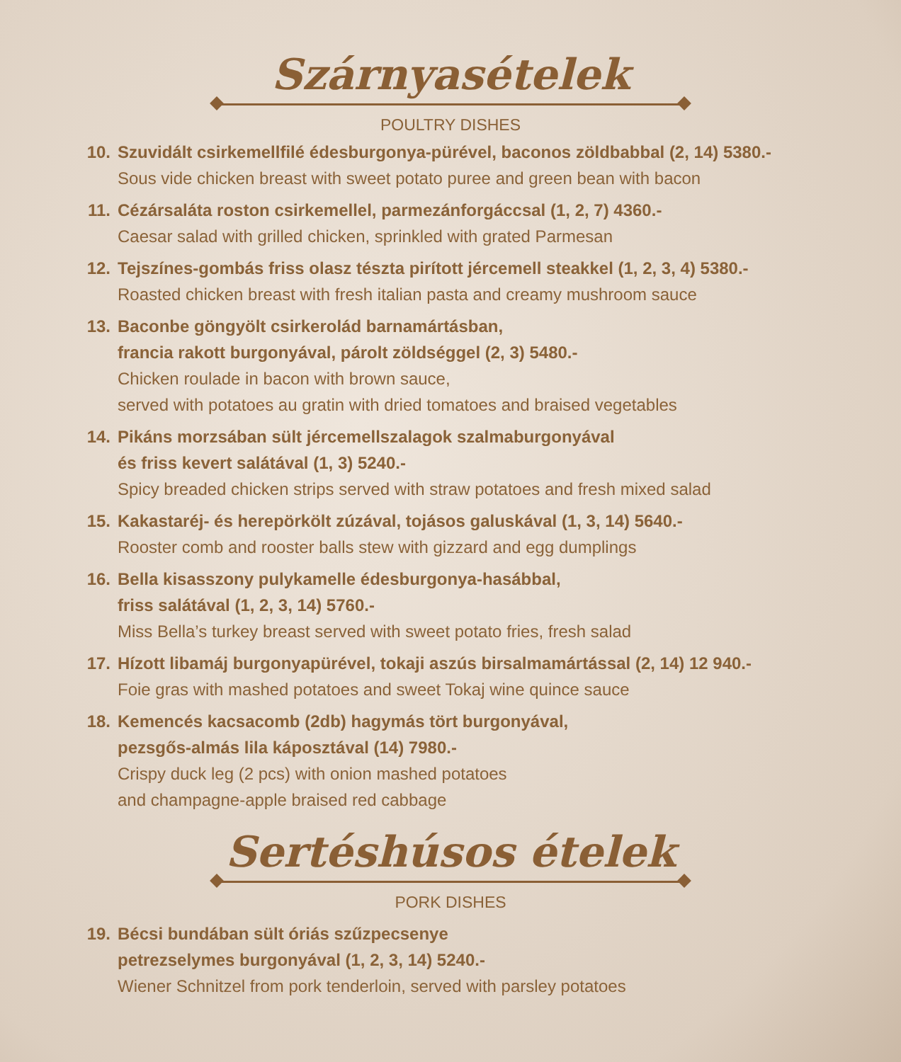Szárnyasételek
POULTRY DISHES
10. Szuvidált csirkemellfilé édesburgonya-pürével, baconos zöldbabbal (2, 14) 5380.-
Sous vide chicken breast with sweet potato puree and green bean with bacon
11. Cézársaláta roston csirkemellel, parmezánforgáccsal (1, 2, 7) 4360.-
Caesar salad with grilled chicken, sprinkled with grated Parmesan
12. Tejszínes-gombás friss olasz tészta pirított jércemell steakkel (1, 2, 3, 4) 5380.-
Roasted chicken breast with fresh italian pasta and creamy mushroom sauce
13. Baconbe göngyölt csirkerolád barnamártásban,
francia rakott burgonyával, párolt zöldséggel (2, 3) 5480.-
Chicken roulade in bacon with brown sauce,
served with potatoes au gratin with dried tomatoes and braised vegetables
14. Pikáns morzsában sült jércemellszalagok szalmaburgonyával
és friss kevert salátával (1, 3) 5240.-
Spicy breaded chicken strips served with straw potatoes and fresh mixed salad
15. Kakastaréj- és herepörkölt zúzával, tojásos galuskával (1, 3, 14) 5640.-
Rooster comb and rooster balls stew with gizzard and egg dumplings
16. Bella kisasszony pulykamelle édesburgonya-hasábbal,
friss salátával (1, 2, 3, 14) 5760.-
Miss Bella’s turkey breast served with sweet potato fries, fresh salad
17. Hízott libamáj burgonyapürével, tokaji aszús birsalmamártással (2, 14) 12 940.-
Foie gras with mashed potatoes and sweet Tokaj wine quince sauce
18. Kemencés kacsacomb (2db) hagymás tört burgonyával,
pezsgős-almás lila káposztával (14) 7980.-
Crispy duck leg (2 pcs) with onion mashed potatoes
and champagne-apple braised red cabbage
Sertéshúsos ételek
PORK DISHES
19. Bécsi bundában sült óriás szűzpecsenye
petrezselymes burgonyával (1, 2, 3, 14) 5240.-
Wiener Schnitzel from pork tenderloin, served with parsley potatoes